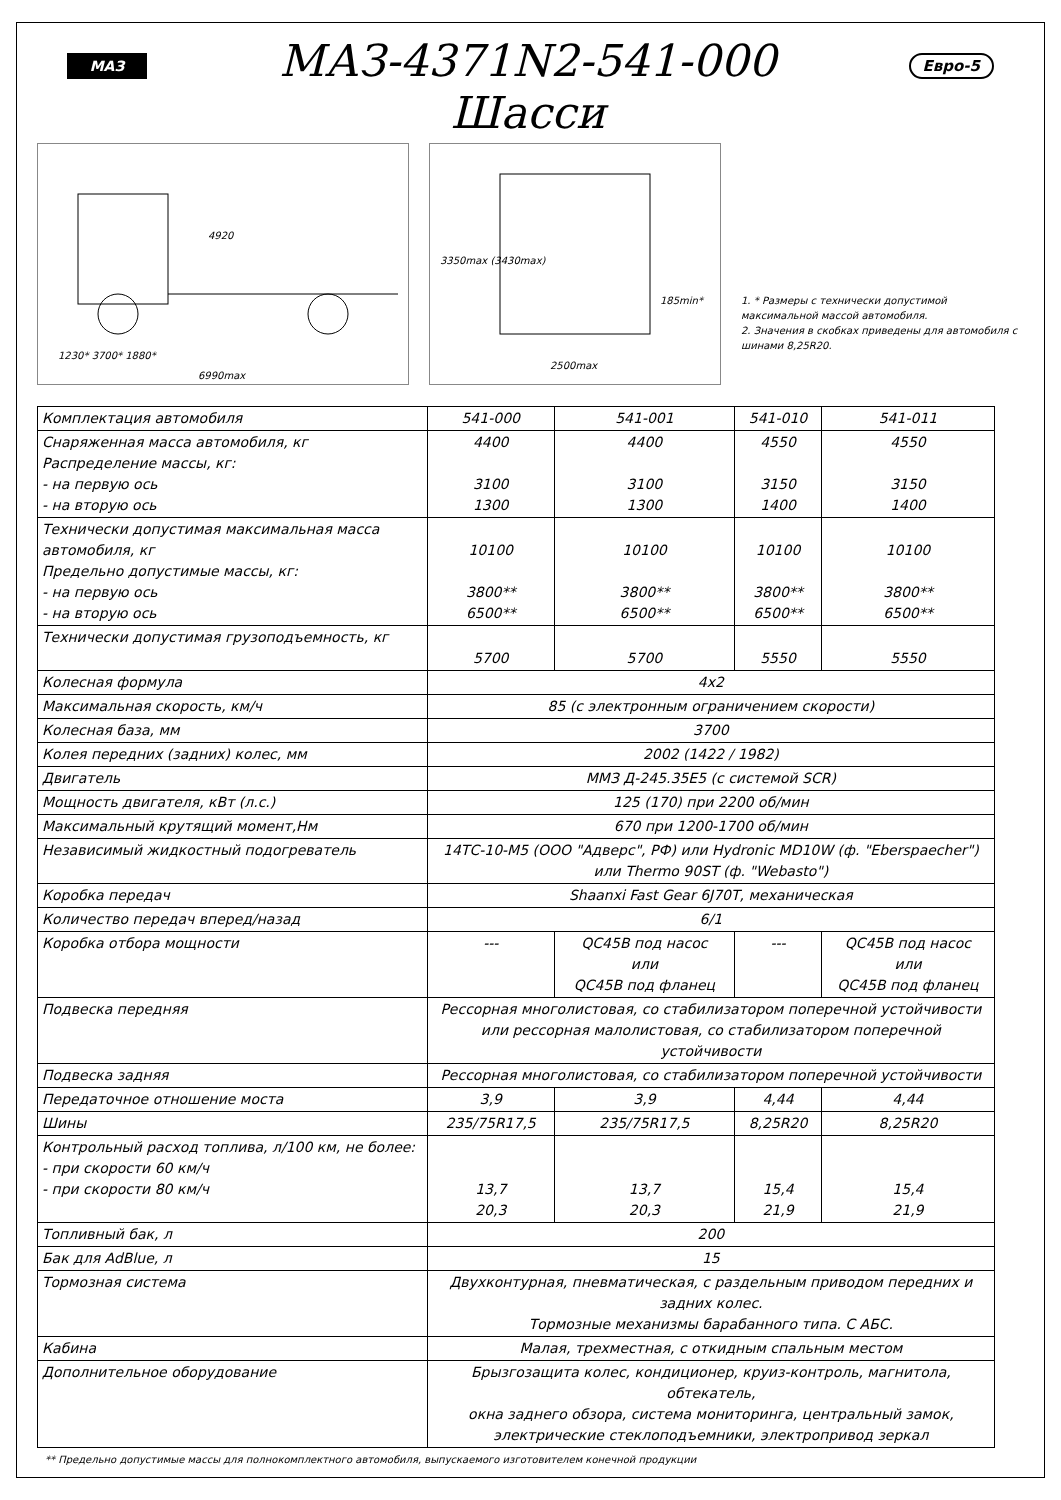МАЗ
МАЗ-4371N2-541-000
Шасси
Евро-5
4920
1230* 3700* 1880*
6990max
3350max (3430max)
2500max
185min*
1. * Размеры с технически допустимой максимальной массой автомобиля.
2. Значения в скобках приведены для автомобиля с шинами 8,25R20.
| Комплектация автомобиля | 541-000 | 541-001 | 541-010 | 541-011 |
| Снаряженная масса автомобиля, кг Распределение массы, кг: - на первую ось - на вторую ось | 4400 3100 1300 | 4400 3100 1300 | 4550 3150 1400 | 4550 3150 1400 |
| Технически допустимая максимальная масса автомобиля, кг Предельно допустимые массы, кг: - на первую ось - на вторую ось | 10100 3800** 6500** | 10100 3800** 6500** | 10100 3800** 6500** | 10100 3800** 6500** |
| Технически допустимая грузоподъемность, кг | 5700 | 5700 | 5550 | 5550 |
| Колесная формула | 4х2 | | | |
| Максимальная скорость, км/ч | 85 (с электронным ограничением скорости) | | | |
| Колесная база, мм | 3700 | | | |
| Колея передних (задних) колес, мм | 2002 (1422 / 1982) | | | |
| Двигатель | ММЗ Д-245.35Е5 (с системой SCR) | | | |
| Мощность двигателя, кВт (л.с.) | 125 (170) при 2200 об/мин | | | |
| Максимальный крутящий момент,Нм | 670 при 1200-1700 об/мин | | | |
| Независимый жидкостный подогреватель | 14ТС-10-М5 (ООО "Адверс", РФ) или Hydronic MD10W (ф. "Eberspaecher") или Thermo 90ST (ф. "Webasto") | | | |
| Коробка передач | Shaanxi Fast Gear 6J70T, механическая | | | |
| Количество передач вперед/назад | 6/1 | | | |
| Коробка отбора мощности | --- | QC45B под насос или QC45B под фланец | --- | QC45B под насос или QC45B под фланец |
| Подвеска передняя | Рессорная многолистовая, со стабилизатором поперечной устойчивости или рессорная малолистовая, со стабилизатором поперечной устойчивости | | | |
| Подвеска задняя | Рессорная многолистовая, со стабилизатором поперечной устойчивости | | | |
| Передаточное отношение моста | 3,9 | 3,9 | 4,44 | 4,44 |
| Шины | 235/75R17,5 | 235/75R17,5 | 8,25R20 | 8,25R20 |
| Контрольный расход топлива, л/100 км, не более: - при скорости 60 км/ч - при скорости 80 км/ч | 13,7 20,3 | 13,7 20,3 | 15,4 21,9 | 15,4 21,9 |
| Топливный бак, л | 200 | | | |
| Бак для AdBlue, л | 15 | | | |
| Тормозная система | Двухконтурная, пневматическая, с раздельным приводом передних и задних колес. Тормозные механизмы барабанного типа. С АБС. | | | |
| Кабина | Малая, трехместная, с откидным спальным местом | | | |
| Дополнительное оборудование | Брызгозащита колес, кондиционер, круиз-контроль, магнитола, обтекатель, окна заднего обзора, система мониторинга, центральный замок, электрические стеклоподъемники, электропривод зеркал | | | |
** Предельно допустимые массы для полнокомплектного автомобиля, выпускаемого изготовителем конечной продукции